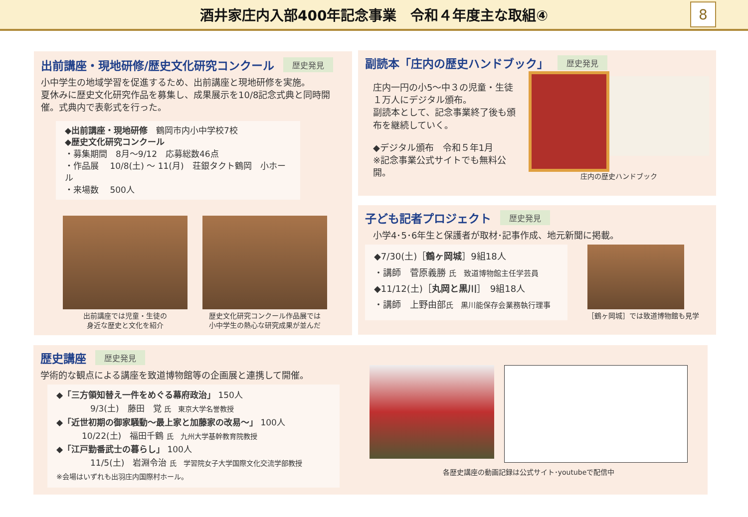酒井家庄内入部400年記念事業　令和４年度主な取組④
8
出前講座・現地研修/歴史文化研究コンクール 歴史発見
小中学生の地域学習を促進するため、出前講座と現地研修を実施。
夏休みに歴史文化研究作品を募集し、成果展示を10/8記念式典と同時開催。式典内で表彰式を行った。
◆出前講座・現地研修　鶴岡市内小中学校7校
◆歴史文化研究コンクール
・募集期間　8月～9/12　応募総数46点
・作品展　 10/8(土) ～ 11(月)　荘銀タクト鶴岡　小ホール
・来場数　 500人
出前講座では児童・生徒の
身近な歴史と文化を紹介
歴史文化研究コンクール作品展では
小中学生の熱心な研究成果が並んだ
副読本「庄内の歴史ハンドブック」 歴史発見
庄内一円の小5～中３の児童・生徒
１万人にデジタル頒布。
副読本として、記念事業終了後も頒布を継続していく。
◆デジタル頒布　令和５年1月
※記念事業公式サイトでも無料公開。
庄内の歴史ハンドブック
子ども記者プロジェクト 歴史発見
小学4･5･6年生と保護者が取材･記事作成、地元新聞に掲載。
◆7/30(土)［鶴ヶ岡城］9組18人
・講師　菅原義勝 氏　致道博物館主任学芸員
◆11/12(土)［丸岡と黒川］　9組18人
・講師　上野由部氏　黒川能保存会業務執行理事
［鶴ヶ岡城］では致道博物館も見学
歴史講座 歴史発見
学術的な観点による講座を致道博物館等の企画展と連携して開催。
◆「三方領知替え一件をめぐる幕府政治」 150人
　　　　9/3(土)　藤田　覚 氏　東京大学名誉教授
◆「近世初期の御家騒動～最上家と加藤家の改易～」 100人
　　　10/22(土)　福田千鶴 氏　九州大学基幹教育院教授
◆「江戸勤番武士の暮らし」 100人
　　　　11/5(土)　岩淵令治 氏　学習院女子大学国際文化交流学部教授
※会場はいずれも出羽庄内国際村ホール。
各歴史講座の動画記録は公式サイト･youtubeで配信中